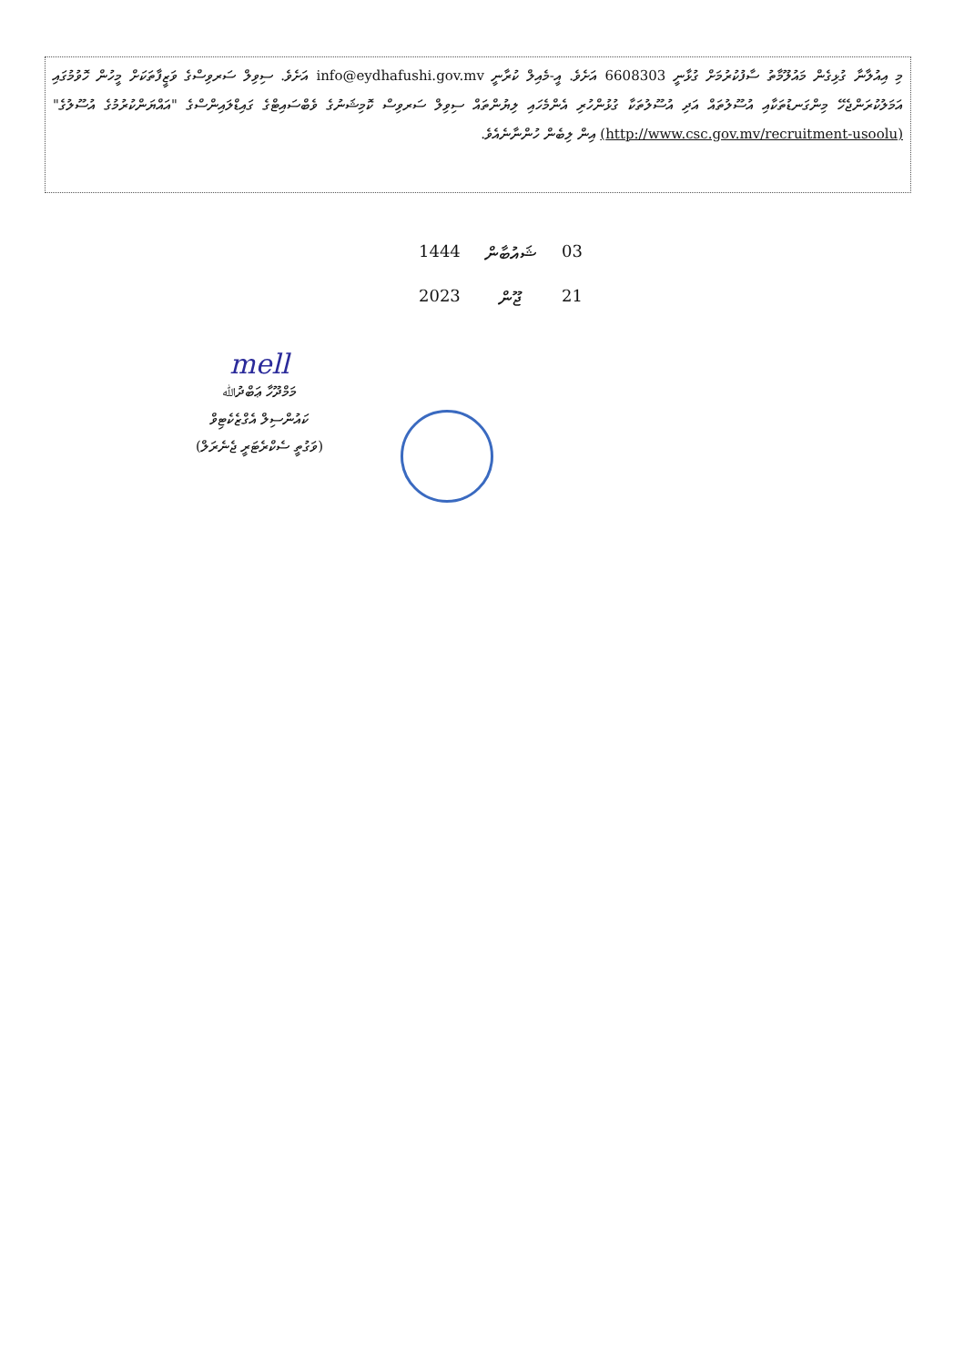މި އިއުލާނާ ގުޅިގެން މައުލޫމާތު ސާފުކުރުމަށް ގުޅާނީ 6608303 އަށެވެ. އީ-މެއިލް ކުރާނީ info@eydhafushi.gov.mv އަށެވެ. ސިވިލް ސަރވިސްގެ ވަޒީފާތަކަށް މީހުން ހޮވުމުގައި އަމަލުކުރަންޖެހޭ މިންގަނޑުތަކާއި އުސޫލުތައް އަދި އުސޫލުތަކާ ގުޅުންހުރި އެންމެހައި ލިޔުންތައް ސިވިލް ސަރވިސް ކޮމިޝަނުގެ ވެބްސައިޓްގެ ގައިޑްލައިންސްގެ "އައްޔަންކުރުމުގެ އުސޫލުގެ" (http://www.csc.gov.mv/recruitment-usoolu) އިން ލިބެން ހުންނާނެއެވެ.
03 ޝައުބާން 1444
21 ޖޫން 2023
mell
މަމްދޫހާ ޢަބްދުﷲ
ކައުންސިލް އެގްޒެކެޓިވް
(ވަގުތީ ސެކްރެޓަރީ ޖެނެރަލް)